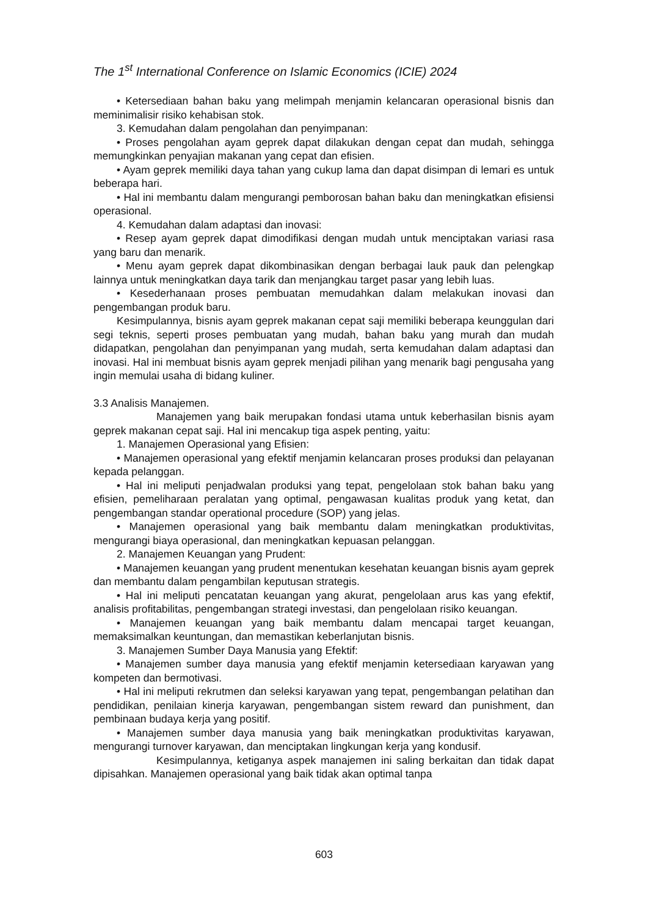The 1<sup>st</sup> International Conference on Islamic Economics (ICIE) 2024
• Ketersediaan bahan baku yang melimpah menjamin kelancaran operasional bisnis dan meminimalisir risiko kehabisan stok.
3. Kemudahan dalam pengolahan dan penyimpanan:
• Proses pengolahan ayam geprek dapat dilakukan dengan cepat dan mudah, sehingga memungkinkan penyajian makanan yang cepat dan efisien.
• Ayam geprek memiliki daya tahan yang cukup lama dan dapat disimpan di lemari es untuk beberapa hari.
• Hal ini membantu dalam mengurangi pemborosan bahan baku dan meningkatkan efisiensi operasional.
4. Kemudahan dalam adaptasi dan inovasi:
• Resep ayam geprek dapat dimodifikasi dengan mudah untuk menciptakan variasi rasa yang baru dan menarik.
• Menu ayam geprek dapat dikombinasikan dengan berbagai lauk pauk dan pelengkap lainnya untuk meningkatkan daya tarik dan menjangkau target pasar yang lebih luas.
• Kesederhanaan proses pembuatan memudahkan dalam melakukan inovasi dan pengembangan produk baru.
Kesimpulannya, bisnis ayam geprek makanan cepat saji memiliki beberapa keunggulan dari segi teknis, seperti proses pembuatan yang mudah, bahan baku yang murah dan mudah didapatkan, pengolahan dan penyimpanan yang mudah, serta kemudahan dalam adaptasi dan inovasi. Hal ini membuat bisnis ayam geprek menjadi pilihan yang menarik bagi pengusaha yang ingin memulai usaha di bidang kuliner.
3.3 Analisis Manajemen.
Manajemen yang baik merupakan fondasi utama untuk keberhasilan bisnis ayam geprek makanan cepat saji. Hal ini mencakup tiga aspek penting, yaitu:
1. Manajemen Operasional yang Efisien:
• Manajemen operasional yang efektif menjamin kelancaran proses produksi dan pelayanan kepada pelanggan.
• Hal ini meliputi penjadwalan produksi yang tepat, pengelolaan stok bahan baku yang efisien, pemeliharaan peralatan yang optimal, pengawasan kualitas produk yang ketat, dan pengembangan standar operational procedure (SOP) yang jelas.
• Manajemen operasional yang baik membantu dalam meningkatkan produktivitas, mengurangi biaya operasional, dan meningkatkan kepuasan pelanggan.
2. Manajemen Keuangan yang Prudent:
• Manajemen keuangan yang prudent menentukan kesehatan keuangan bisnis ayam geprek dan membantu dalam pengambilan keputusan strategis.
• Hal ini meliputi pencatatan keuangan yang akurat, pengelolaan arus kas yang efektif, analisis profitabilitas, pengembangan strategi investasi, dan pengelolaan risiko keuangan.
• Manajemen keuangan yang baik membantu dalam mencapai target keuangan, memaksimalkan keuntungan, dan memastikan keberlanjutan bisnis.
3. Manajemen Sumber Daya Manusia yang Efektif:
• Manajemen sumber daya manusia yang efektif menjamin ketersediaan karyawan yang kompeten dan bermotivasi.
• Hal ini meliputi rekrutmen dan seleksi karyawan yang tepat, pengembangan pelatihan dan pendidikan, penilaian kinerja karyawan, pengembangan sistem reward dan punishment, dan pembinaan budaya kerja yang positif.
• Manajemen sumber daya manusia yang baik meningkatkan produktivitas karyawan, mengurangi turnover karyawan, dan menciptakan lingkungan kerja yang kondusif.
Kesimpulannya, ketiganya aspek manajemen ini saling berkaitan dan tidak dapat dipisahkan. Manajemen operasional yang baik tidak akan optimal tanpa
603